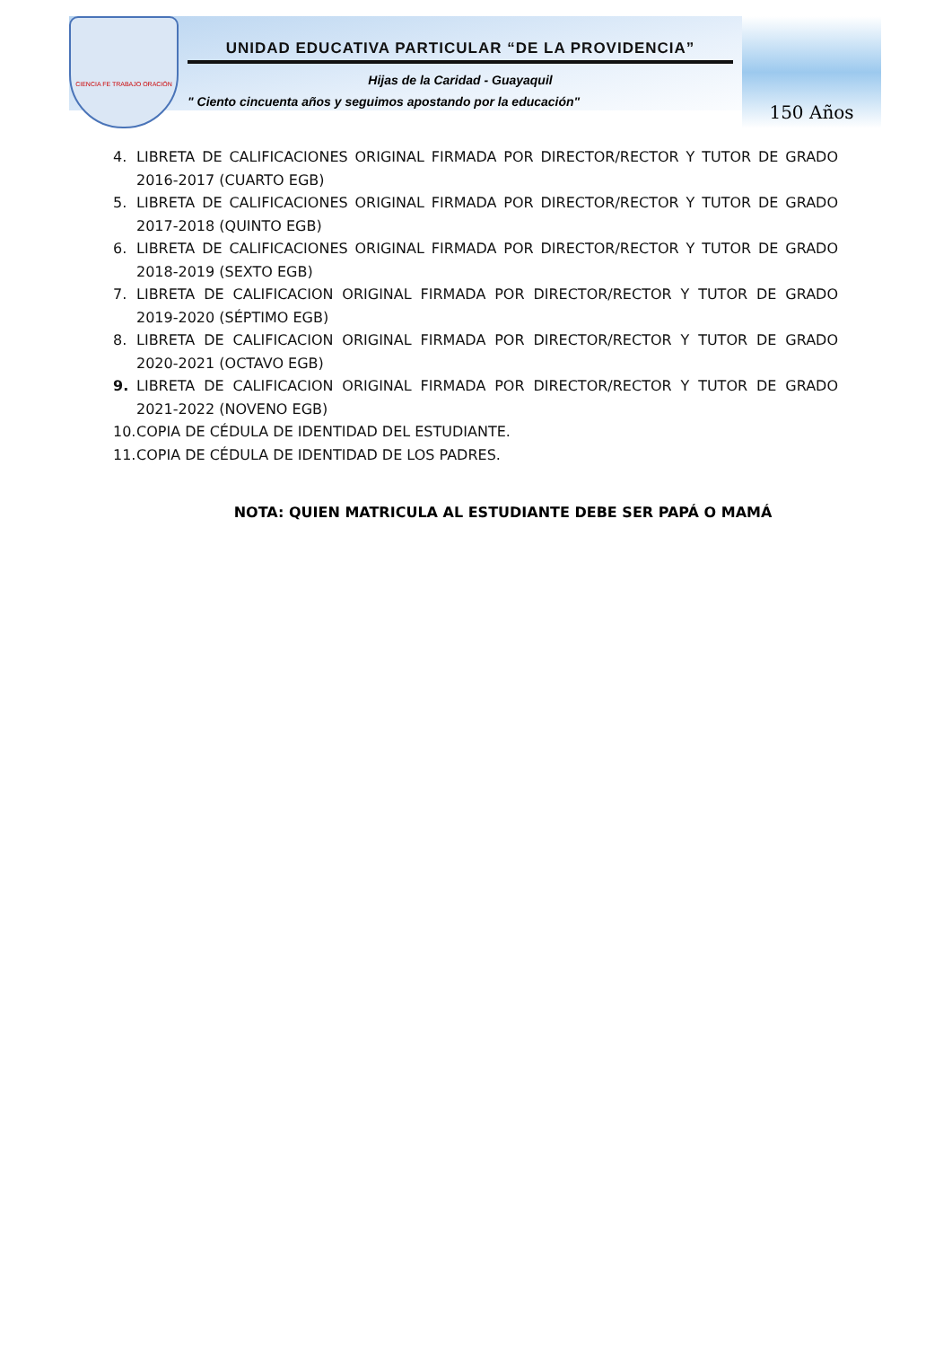CIENCIA FE TRABAJO ORACIÓN
UNIDAD EDUCATIVA PARTICULAR “DE LA PROVIDENCIA”
Hijas de la Caridad - Guayaquil
" Ciento cincuenta años y seguimos apostando por la educación"
150 Años
4. LIBRETA DE CALIFICACIONES ORIGINAL FIRMADA POR DIRECTOR/RECTOR Y TUTOR DE GRADO 2016-2017 (CUARTO EGB)
5. LIBRETA DE CALIFICACIONES ORIGINAL FIRMADA POR DIRECTOR/RECTOR Y TUTOR DE GRADO 2017-2018 (QUINTO EGB)
6. LIBRETA DE CALIFICACIONES ORIGINAL FIRMADA POR DIRECTOR/RECTOR Y TUTOR DE GRADO 2018-2019 (SEXTO EGB)
7. LIBRETA DE CALIFICACION ORIGINAL FIRMADA POR DIRECTOR/RECTOR Y TUTOR DE GRADO 2019-2020 (SÉPTIMO EGB)
8. LIBRETA DE CALIFICACION ORIGINAL FIRMADA POR DIRECTOR/RECTOR Y TUTOR DE GRADO 2020-2021 (OCTAVO EGB)
9. LIBRETA DE CALIFICACION ORIGINAL FIRMADA POR DIRECTOR/RECTOR Y TUTOR DE GRADO 2021-2022 (NOVENO EGB)
10. COPIA DE CÉDULA DE IDENTIDAD DEL ESTUDIANTE.
11. COPIA DE CÉDULA DE IDENTIDAD DE LOS PADRES.
NOTA: QUIEN MATRICULA AL ESTUDIANTE DEBE SER PAPÁ O MAMÁ